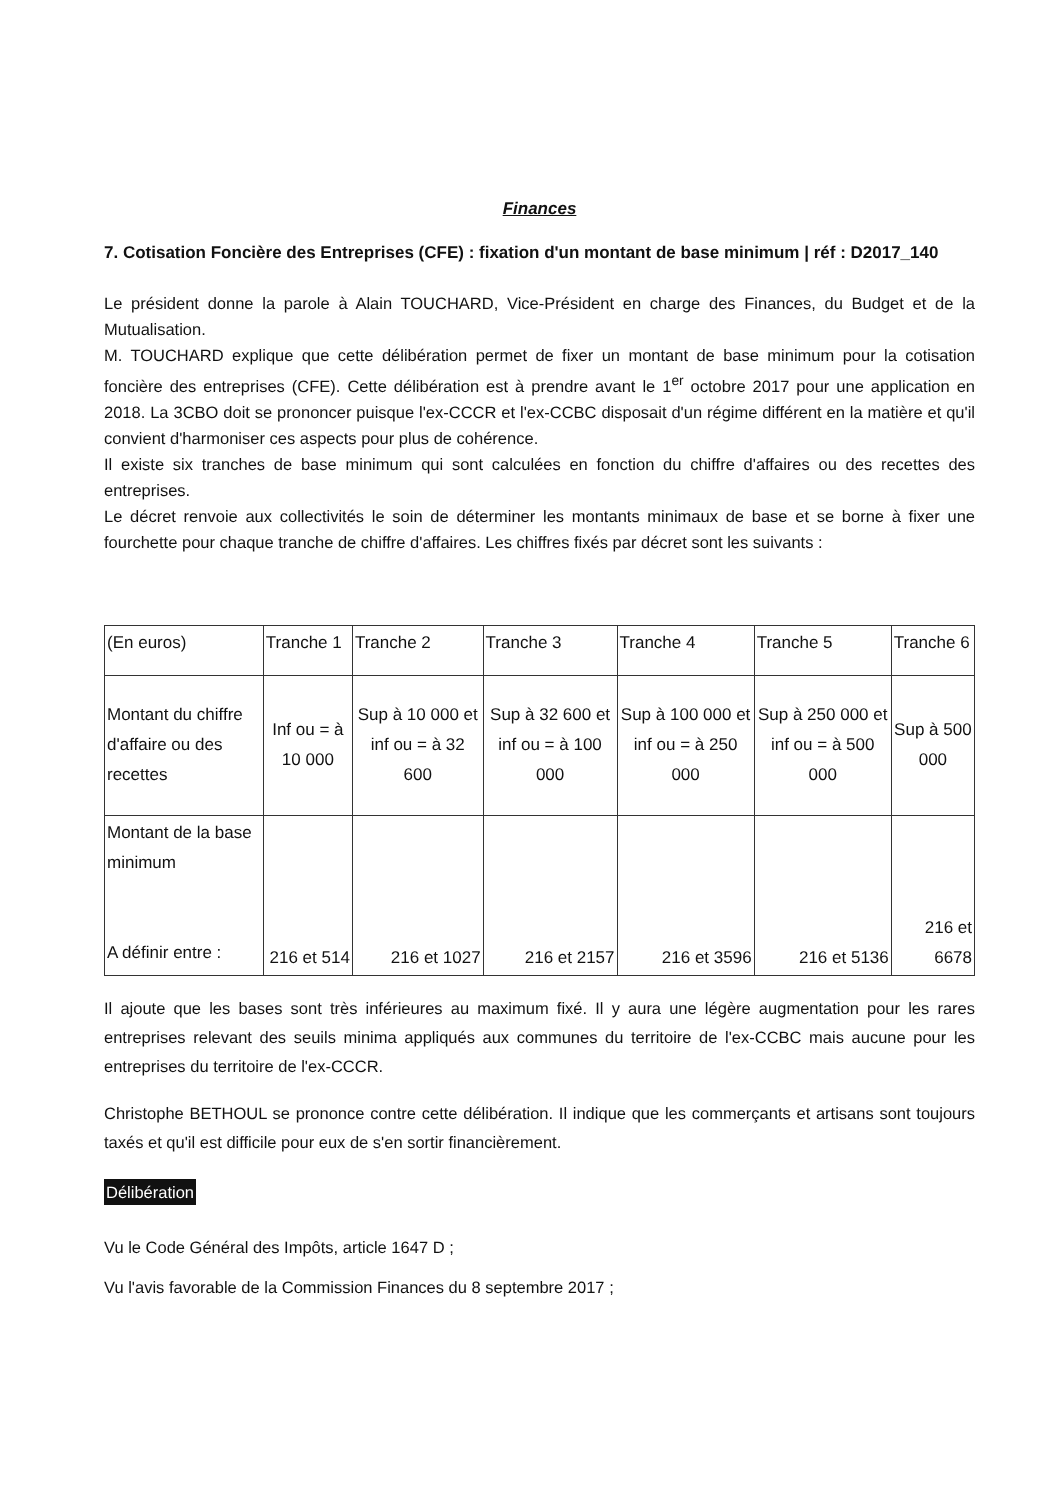Finances
7. Cotisation Foncière des Entreprises (CFE) : fixation d'un montant de base minimum | réf : D2017_140
Le président donne la parole à Alain TOUCHARD, Vice-Président en charge des Finances, du Budget et de la Mutualisation.
M. TOUCHARD explique que cette délibération permet de fixer un montant de base minimum pour la cotisation foncière des entreprises (CFE). Cette délibération est à prendre avant le 1<sup>er</sup> octobre 2017 pour une application en 2018. La 3CBO doit se prononcer puisque l'ex-CCCR et l'ex-CCBC disposait d'un régime différent en la matière et qu'il convient d'harmoniser ces aspects pour plus de cohérence.
Il existe six tranches de base minimum qui sont calculées en fonction du chiffre d'affaires ou des recettes des entreprises.
Le décret renvoie aux collectivités le soin de déterminer les montants minimaux de base et se borne à fixer une fourchette pour chaque tranche de chiffre d'affaires. Les chiffres fixés par décret sont les suivants :
| (En euros) | Tranche 1 | Tranche 2 | Tranche 3 | Tranche 4 | Tranche 5 | Tranche 6 |
| Montant du chiffre d'affaire ou des recettes | Inf ou = à 10 000 | Sup à 10 000 et inf ou = à 32 600 | Sup à 32 600 et inf ou = à 100 000 | Sup à 100 000 et inf ou = à 250 000 | Sup à 250 000 et inf ou = à 500 000 | Sup à 500 000 |
| Montant de la base minimum A définir entre : | 216 et 514 | 216 et 1027 | 216 et 2157 | 216 et 3596 | 216 et 5136 | 216 et 6678 |
Il ajoute que les bases sont très inférieures au maximum fixé. Il y aura une légère augmentation pour les rares entreprises relevant des seuils minima appliqués aux communes du territoire de l'ex-CCBC mais aucune pour les entreprises du territoire de l'ex-CCCR.
Christophe BETHOUL se prononce contre cette délibération. Il indique que les commerçants et artisans sont toujours taxés et qu'il est difficile pour eux de s'en sortir financièrement.
Délibération
Vu le Code Général des Impôts, article 1647 D ;
Vu l'avis favorable de la Commission Finances du 8 septembre 2017 ;